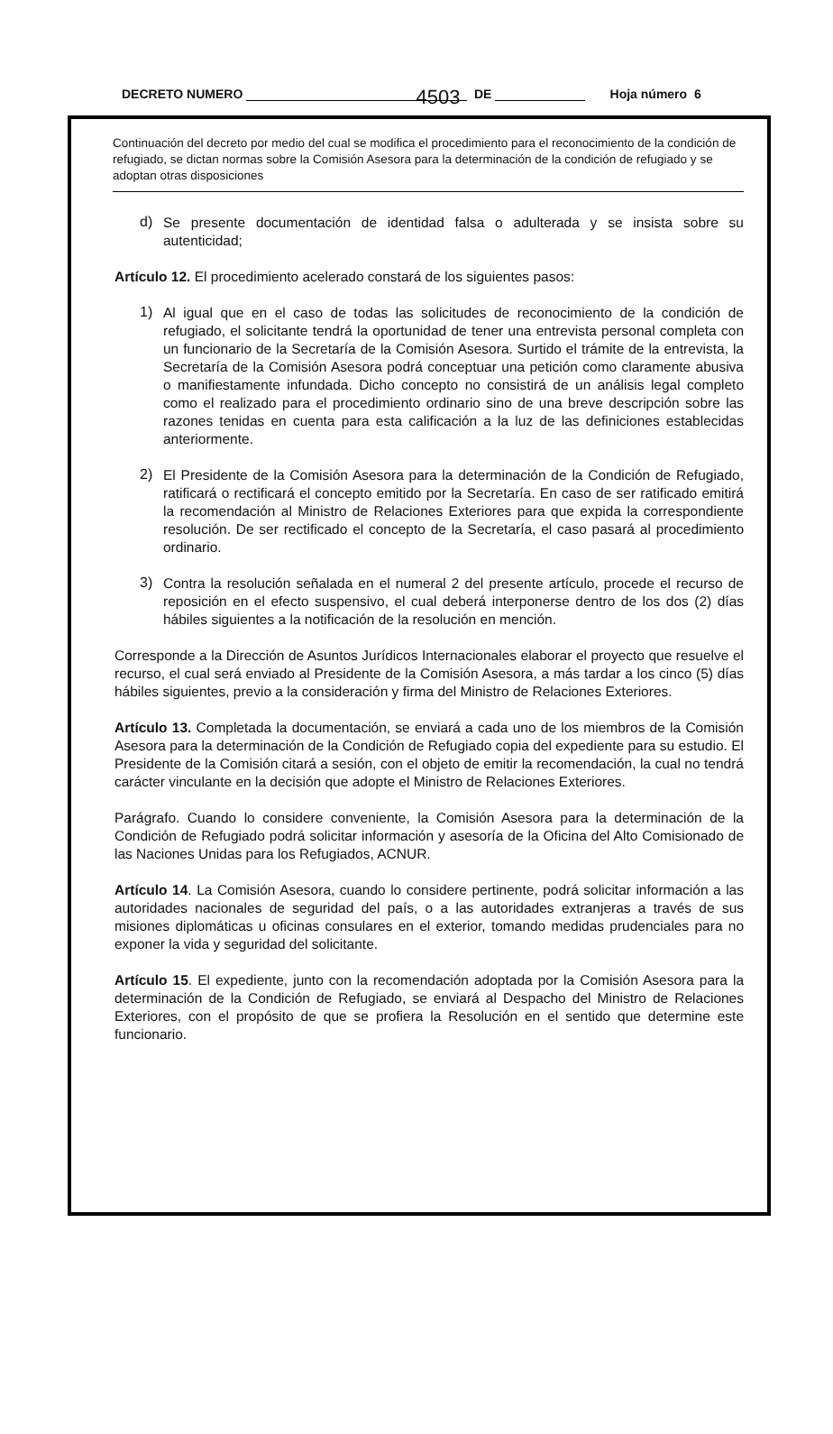DECRETO NUMERO 4503 DE Hoja número 6
Continuación del decreto por medio del cual se modifica el procedimiento para el reconocimiento de la condición de refugiado, se dictan normas sobre la Comisión Asesora para la determinación de la condición de refugiado y se adoptan otras disposiciones
d)
Se presente documentación de identidad falsa o adulterada y se insista sobre su autenticidad;
Artículo 12. El procedimiento acelerado constará de los siguientes pasos:
1)
Al igual que en el caso de todas las solicitudes de reconocimiento de la condición de refugiado, el solicitante tendrá la oportunidad de tener una entrevista personal completa con un funcionario de la Secretaría de la Comisión Asesora. Surtido el trámite de la entrevista, la Secretaría de la Comisión Asesora podrá conceptuar una petición como claramente abusiva o manifiestamente infundada. Dicho concepto no consistirá de un análisis legal completo como el realizado para el procedimiento ordinario sino de una breve descripción sobre las razones tenidas en cuenta para esta calificación a la luz de las definiciones establecidas anteriormente.
2)
El Presidente de la Comisión Asesora para la determinación de la Condición de Refugiado, ratificará o rectificará el concepto emitido por la Secretaría. En caso de ser ratificado emitirá la recomendación al Ministro de Relaciones Exteriores para que expida la correspondiente resolución. De ser rectificado el concepto de la Secretaría, el caso pasará al procedimiento ordinario.
3)
Contra la resolución señalada en el numeral 2 del presente artículo, procede el recurso de reposición en el efecto suspensivo, el cual deberá interponerse dentro de los dos (2) días hábiles siguientes a la notificación de la resolución en mención.
Corresponde a la Dirección de Asuntos Jurídicos Internacionales elaborar el proyecto que resuelve el recurso, el cual será enviado al Presidente de la Comisión Asesora, a más tardar a los cinco (5) días hábiles siguientes, previo a la consideración y firma del Ministro de Relaciones Exteriores.
Artículo 13. Completada la documentación, se enviará a cada uno de los miembros de la Comisión Asesora para la determinación de la Condición de Refugiado copia del expediente para su estudio. El Presidente de la Comisión citará a sesión, con el objeto de emitir la recomendación, la cual no tendrá carácter vinculante en la decisión que adopte el Ministro de Relaciones Exteriores.
Parágrafo. Cuando lo considere conveniente, la Comisión Asesora para la determinación de la Condición de Refugiado podrá solicitar información y asesoría de la Oficina del Alto Comisionado de las Naciones Unidas para los Refugiados, ACNUR.
Artículo 14. La Comisión Asesora, cuando lo considere pertinente, podrá solicitar información a las autoridades nacionales de seguridad del país, o a las autoridades extranjeras a través de sus misiones diplomáticas u oficinas consulares en el exterior, tomando medidas prudenciales para no exponer la vida y seguridad del solicitante.
Artículo 15. El expediente, junto con la recomendación adoptada por la Comisión Asesora para la determinación de la Condición de Refugiado, se enviará al Despacho del Ministro de Relaciones Exteriores, con el propósito de que se profiera la Resolución en el sentido que determine este funcionario.